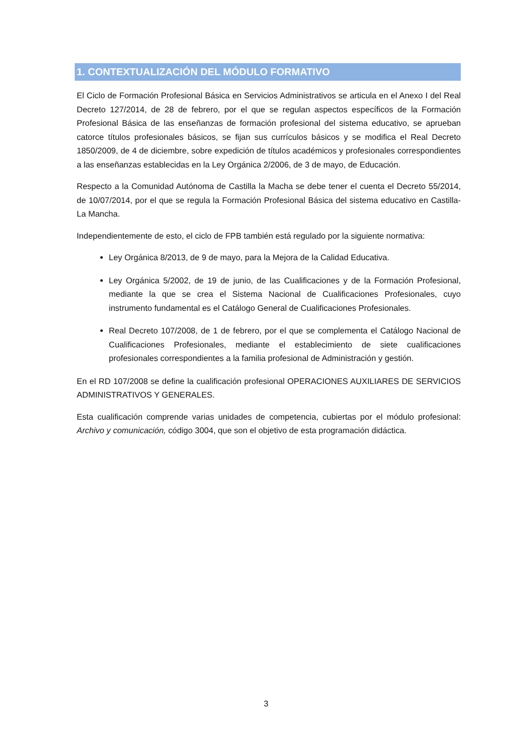1. CONTEXTUALIZACIÓN DEL MÓDULO FORMATIVO
El Ciclo de Formación Profesional Básica en Servicios Administrativos se articula en el Anexo I del Real Decreto 127/2014, de 28 de febrero, por el que se regulan aspectos específicos de la Formación Profesional Básica de las enseñanzas de formación profesional del sistema educativo, se aprueban catorce títulos profesionales básicos, se fijan sus currículos básicos y se modifica el Real Decreto 1850/2009, de 4 de diciembre, sobre expedición de títulos académicos y profesionales correspondientes a las enseñanzas establecidas en la Ley Orgánica 2/2006, de 3 de mayo, de Educación.
Respecto a la Comunidad Autónoma de Castilla la Macha se debe tener el cuenta el Decreto 55/2014, de 10/07/2014, por el que se regula la Formación Profesional Básica del sistema educativo en Castilla-La Mancha.
Independientemente de esto, el ciclo de FPB también está regulado por la siguiente normativa:
Ley Orgánica 8/2013, de 9 de mayo, para la Mejora de la Calidad Educativa.
Ley Orgánica 5/2002, de 19 de junio, de las Cualificaciones y de la Formación Profesional, mediante la que se crea el Sistema Nacional de Cualificaciones Profesionales, cuyo instrumento fundamental es el Catálogo General de Cualificaciones Profesionales.
Real Decreto 107/2008, de 1 de febrero, por el que se complementa el Catálogo Nacional de Cualificaciones Profesionales, mediante el establecimiento de siete cualificaciones profesionales correspondientes a la familia profesional de Administración y gestión.
En el RD 107/2008 se define la cualificación profesional OPERACIONES AUXILIARES DE SERVICIOS ADMINISTRATIVOS Y GENERALES.
Esta cualificación comprende varias unidades de competencia, cubiertas por el módulo profesional: Archivo y comunicación, código 3004, que son el objetivo de esta programación didáctica.
3